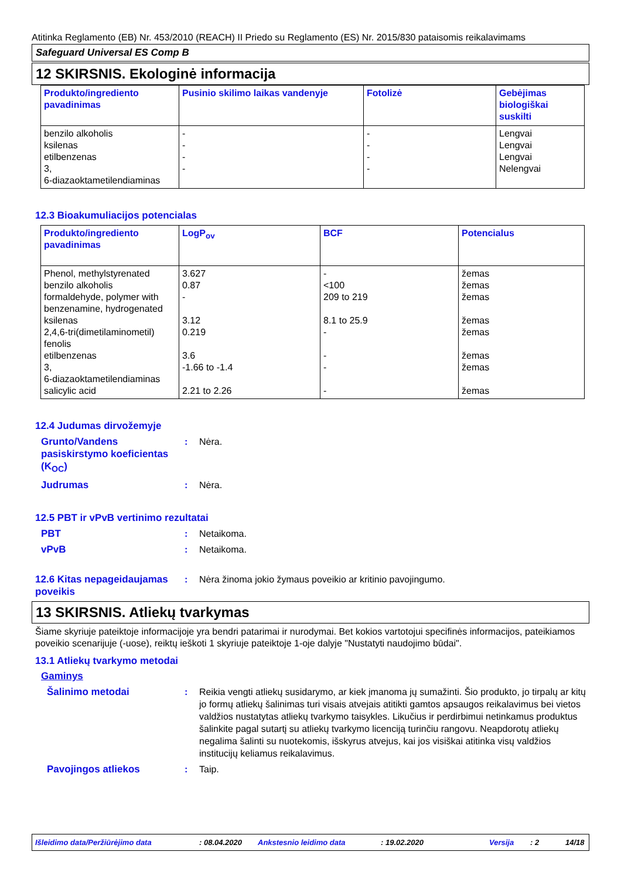Atitinka Reglamento (EB) Nr. 453/2010 (REACH) II Priedo su Reglamento (ES) Nr. 2015/830 pataisomis reikalavimams
Safeguard Universal ES Comp B
12 SKIRSNIS. Ekologinė informacija
| Produkto/ingrediento pavadinimas | Pusinio skilimo laikas vandenyje | Fotolizė | Gebėjimas biologiškai suskilti |
| --- | --- | --- | --- |
| benzilo alkoholis ksilenas etilbenzenas 3, 6-diazaoktametilendiaminas | - - - - | - - - - | Lengvai Lengvai Lengvai Nelengvai |
12.3 Bioakumuliacijos potencialas
| Produkto/ingrediento pavadinimas | LogP<sub>ov</sub> | BCF | Potencialus |
| --- | --- | --- | --- |
| Phenol, methylstyrenated benzilo alkoholis formaldehyde, polymer with benzenamine, hydrogenated ksilenas 2,4,6-tri(dimetilaminometil) fenolis etilbenzenas 3, 6-diazaoktametilendiaminas salicylic acid | 3.627 0.87 - 3.12 0.219 3.6 -1.66 to -1.4 2.21 to 2.26 | - <100 209 to 219 8.1 to 25.9 - - - - | žemas žemas žemas žemas žemas žemas žemas žemas |
12.4 Judumas dirvožemyje
Grunto/Vandens pasiskirstymo koeficientas (K<sub>OC</sub>)
: Nėra.
Judrumas : Nėra.
12.5 PBT ir vPvB vertinimo rezultatai
PBT : Netaikoma.
vPvB : Netaikoma.
12.6 Kitas nepageidaujamas poveikis
: Nėra žinoma jokio žymaus poveikio ar kritinio pavojingumo.
13 SKIRSNIS. Atliekų tvarkymas
Šiame skyriuje pateiktoje informacijoje yra bendri patarimai ir nurodymai. Bet kokios vartotojui specifinės informacijos, pateikiamos poveikio scenarijuje (-uose), reiktų ieškoti 1 skyriuje pateiktoje 1-oje dalyje "Nustatyti naudojimo būdai".
13.1 Atliekų tvarkymo metodai
Gaminys
Šalinimo metodai : Reikia vengti atliekų susidarymo, ar kiek įmanoma jų sumažinti. Šio produkto, jo tirpalų ar kitų jo formų atliekų šalinimas turi visais atvejais atitikti gamtos apsaugos reikalavimus bei vietos valdžios nustatytas atliekų tvarkymo taisykles. Likučius ir perdirbimui netinkamus produktus šalinkite pagal sutartį su atliekų tvarkymo licenciją turinčiu rangovu. Neapdorotų atliekų negalima šalinti su nuotekomis, išskyrus atvejus, kai jos visiškai atitinka visų valdžios institucijų keliamus reikalavimus.
Pavojingos atliekos : Taip.
Išleidimo data/Peržiūrėjimo data: 08.04.2020 Ankstesnio leidimo data: 19.02.2020 Versija: 2 14/18